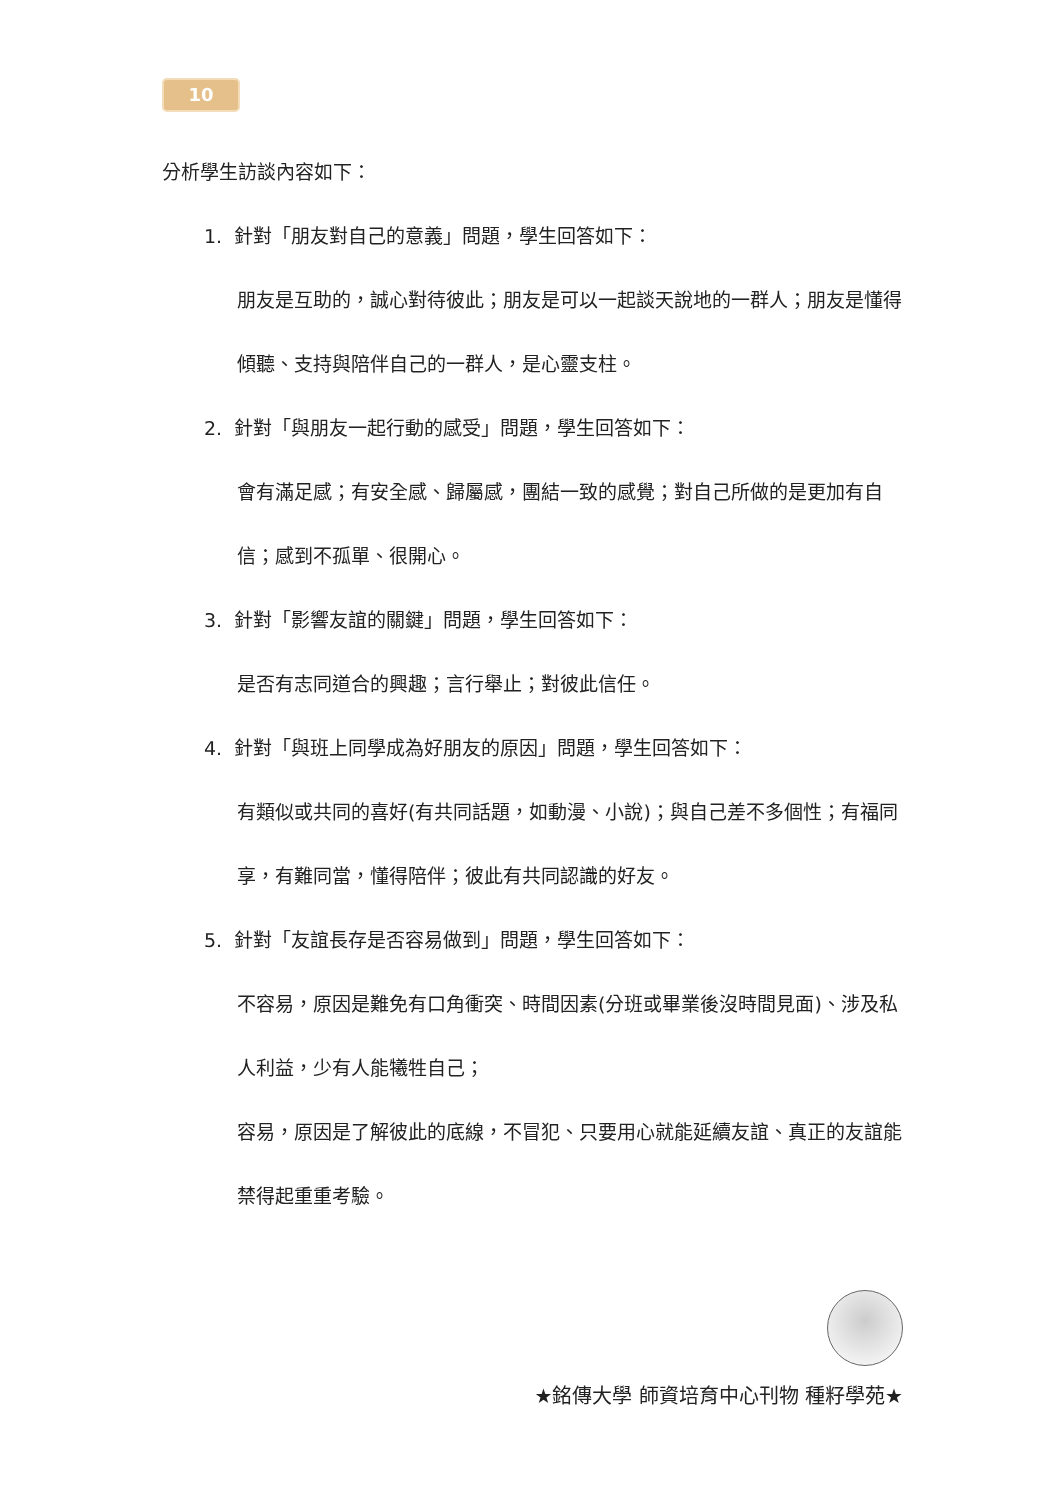10
分析學生訪談內容如下：
1. 針對「朋友對自己的意義」問題，學生回答如下：
朋友是互助的，誠心對待彼此；朋友是可以一起談天說地的一群人；朋友是懂得傾聽、支持與陪伴自己的一群人，是心靈支柱。
2. 針對「與朋友一起行動的感受」問題，學生回答如下：
會有滿足感；有安全感、歸屬感，團結一致的感覺；對自己所做的是更加有自信；感到不孤單、很開心。
3. 針對「影響友誼的關鍵」問題，學生回答如下：
是否有志同道合的興趣；言行舉止；對彼此信任。
4. 針對「與班上同學成為好朋友的原因」問題，學生回答如下：
有類似或共同的喜好(有共同話題，如動漫、小說)；與自己差不多個性；有福同享，有難同當，懂得陪伴；彼此有共同認識的好友。
5. 針對「友誼長存是否容易做到」問題，學生回答如下：
不容易，原因是難免有口角衝突、時間因素(分班或畢業後沒時間見面)、涉及私人利益，少有人能犧牲自己；
容易，原因是了解彼此的底線，不冒犯、只要用心就能延續友誼、真正的友誼能禁得起重重考驗。
★銘傳大學 師資培育中心刊物 種籽學苑★